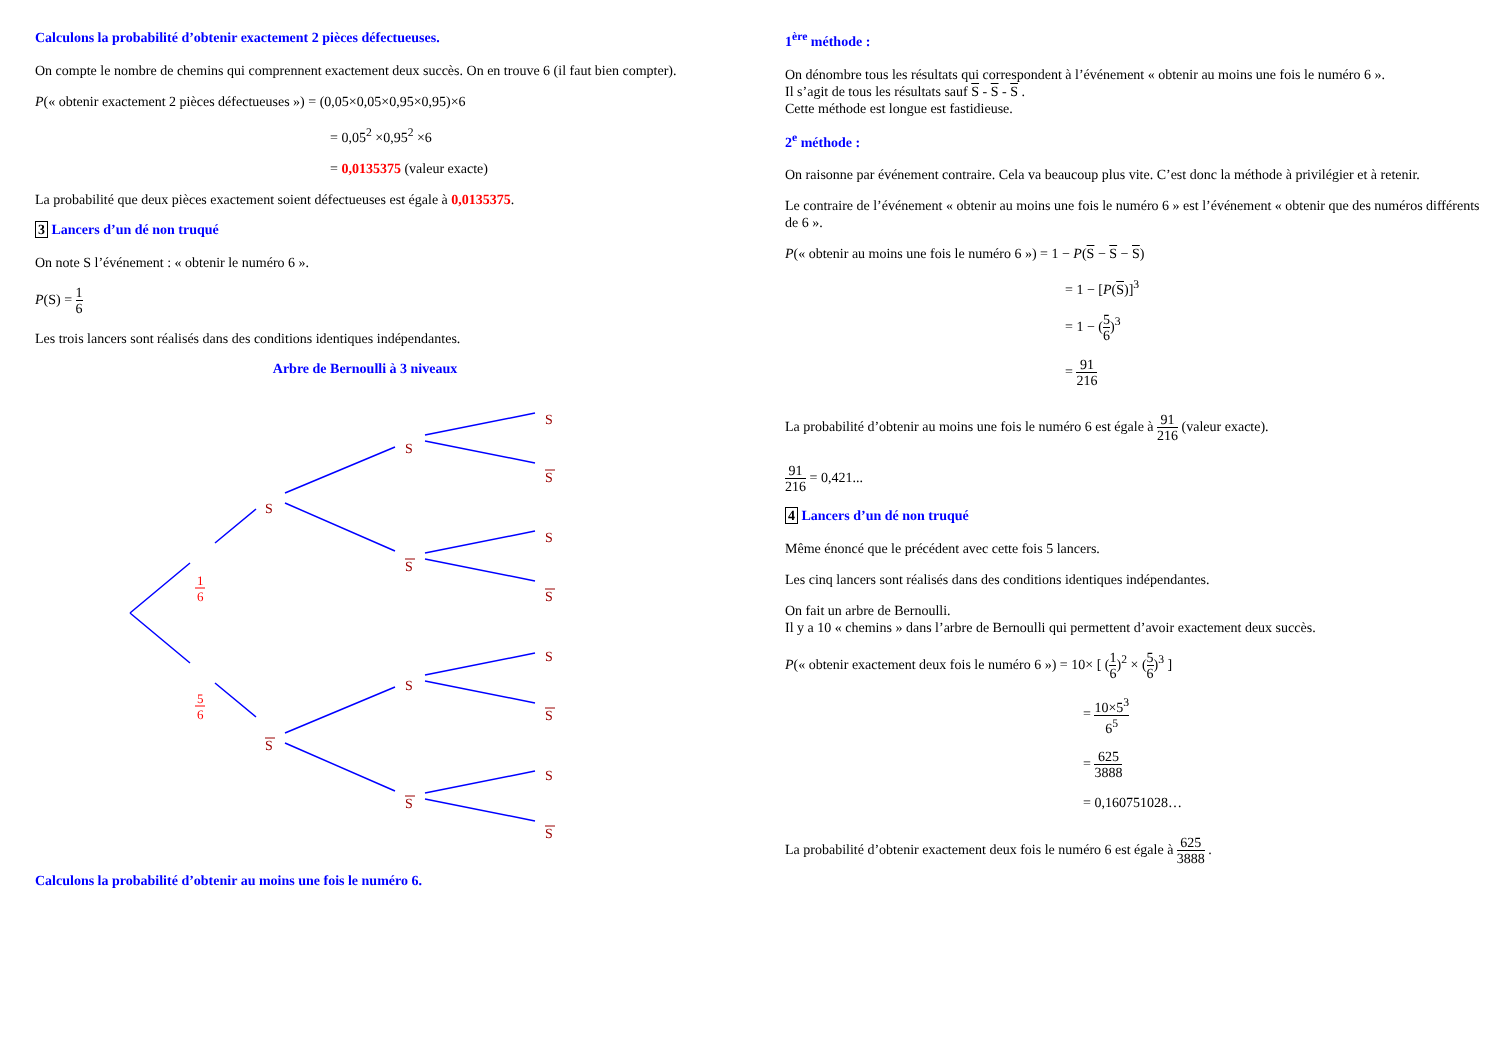Calculons la probabilité d’obtenir exactement 2 pièces défectueuses.
On compte le nombre de chemins qui comprennent exactement deux succès. On en trouve 6 (il faut bien compter).
P(« obtenir exactement 2 pièces défectueuses ») = (0,05×0,05×0,95×0,95)×6
= 0,05<sup>2</sup> ×0,95<sup>2</sup> ×6
= 0,0135375 (valeur exacte)
La probabilité que deux pièces exactement soient défectueuses est égale à 0,0135375.
3 Lancers d’un dé non truqué
On note S l’événement : « obtenir le numéro 6 ».
P(S) = 1 6
Les trois lancers sont réalisés dans des conditions identiques indépendantes.
Arbre de Bernoulli à 3 niveaux
S
S
S
S
S
S
S
S
S
S
S
S
S
S
1
6
5
6
Calculons la probabilité d’obtenir au moins une fois le numéro 6.
1<sup>ère</sup> méthode :
On dénombre tous les résultats qui correspondent à l’événement « obtenir au moins une fois le numéro 6 ».
Il s’agit de tous les résultats sauf S - S - S .
Cette méthode est longue est fastidieuse.
2<sup>e</sup> méthode :
On raisonne par événement contraire. Cela va beaucoup plus vite. C’est donc la méthode à privilégier et à retenir.
Le contraire de l’événement « obtenir au moins une fois le numéro 6 » est l’événement « obtenir que des numéros différents de 6 ».
P(« obtenir au moins une fois le numéro 6 ») = 1 − P(S − S − S)
= 1 − [P(S)]<sup>3</sup>
= 1 − (5 6)<sup>3</sup>
= 91 216
La probabilité d’obtenir au moins une fois le numéro 6 est égale à 91 216 (valeur exacte).
91 216 = 0,421...
4 Lancers d’un dé non truqué
Même énoncé que le précédent avec cette fois 5 lancers.
Les cinq lancers sont réalisés dans des conditions identiques indépendantes.
On fait un arbre de Bernoulli.
Il y a 10 « chemins » dans l’arbre de Bernoulli qui permettent d’avoir exactement deux succès.
P(« obtenir exactement deux fois le numéro 6 ») = 10× [ (1 6)<sup>2</sup> × (5 6)<sup>3</sup> ]
= 10×5<sup>3</sup> 6<sup>5</sup>
= 625 3888
= 0,160751028…
La probabilité d’obtenir exactement deux fois le numéro 6 est égale à 625 3888 .